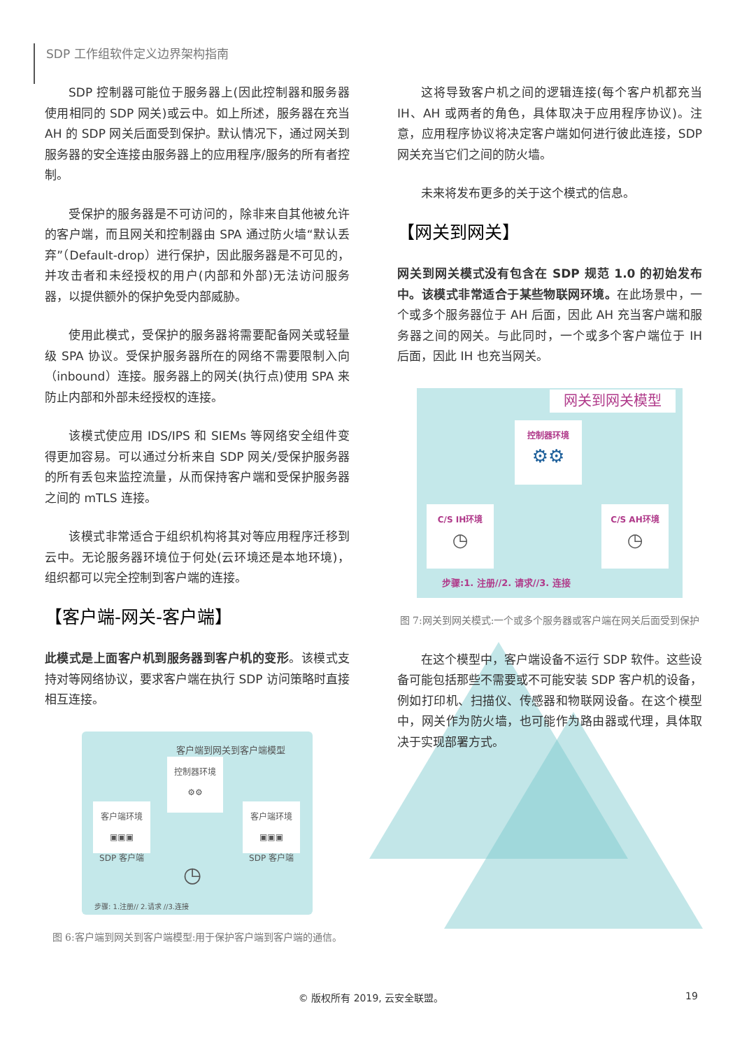SDP 工作组软件定义边界架构指南
SDP 控制器可能位于服务器上(因此控制器和服务器使用相同的 SDP 网关)或云中。如上所述，服务器在充当 AH 的 SDP 网关后面受到保护。默认情况下，通过网关到服务器的安全连接由服务器上的应用程序/服务的所有者控制。
受保护的服务器是不可访问的，除非来自其他被允许的客户端，而且网关和控制器由 SPA 通过防火墙“默认丢弃”（Default-drop）进行保护，因此服务器是不可见的，并攻击者和未经授权的用户(内部和外部)无法访问服务器，以提供额外的保护免受内部威胁。
使用此模式，受保护的服务器将需要配备网关或轻量级 SPA 协议。受保护服务器所在的网络不需要限制入向（inbound）连接。服务器上的网关(执行点)使用 SPA 来防止内部和外部未经授权的连接。
该模式使应用 IDS/IPS 和 SIEMs 等网络安全组件变得更加容易。可以通过分析来自 SDP 网关/受保护服务器的所有丢包来监控流量，从而保持客户端和受保护服务器之间的 mTLS 连接。
该模式非常适合于组织机构将其对等应用程序迁移到云中。无论服务器环境位于何处(云环境还是本地环境)，组织都可以完全控制到客户端的连接。
【客户端-网关-客户端】
此模式是上面客户机到服务器到客户机的变形。该模式支持对等网络协议，要求客户端在执行 SDP 访问策略时直接相互连接。
客户端到网关到客户端模型
控制器环境
⚙⚙
客户端环境
▣▣▣
SDP 客户端
客户端环境
▣▣▣
SDP 客户端
◷
步骤: 1.注册// 2.请求 //3.连接
图 6:客户端到网关到客户端模型:用于保护客户端到客户端的通信。
这将导致客户机之间的逻辑连接(每个客户机都充当 IH、AH 或两者的角色，具体取决于应用程序协议)。注意，应用程序协议将决定客户端如何进行彼此连接，SDP 网关充当它们之间的防火墙。
未来将发布更多的关于这个模式的信息。
【网关到网关】
网关到网关模式没有包含在 SDP 规范 1.0 的初始发布中。该模式非常适合于某些物联网环境。在此场景中，一个或多个服务器位于 AH 后面，因此 AH 充当客户端和服务器之间的网关。与此同时，一个或多个客户端位于 IH 后面，因此 IH 也充当网关。
网关到网关模型
控制器环境
⚙⚙
C/S IH环境
◷
C/S AH环境
◷
步骤:1. 注册//2. 请求//3. 连接
图 7:网关到网关模式:一个或多个服务器或客户端在网关后面受到保护
在这个模型中，客户端设备不运行 SDP 软件。这些设备可能包括那些不需要或不可能安装 SDP 客户机的设备，例如打印机、扫描仪、传感器和物联网设备。在这个模型中，网关作为防火墙，也可能作为路由器或代理，具体取决于实现部署方式。
© 版权所有 2019, 云安全联盟。 19